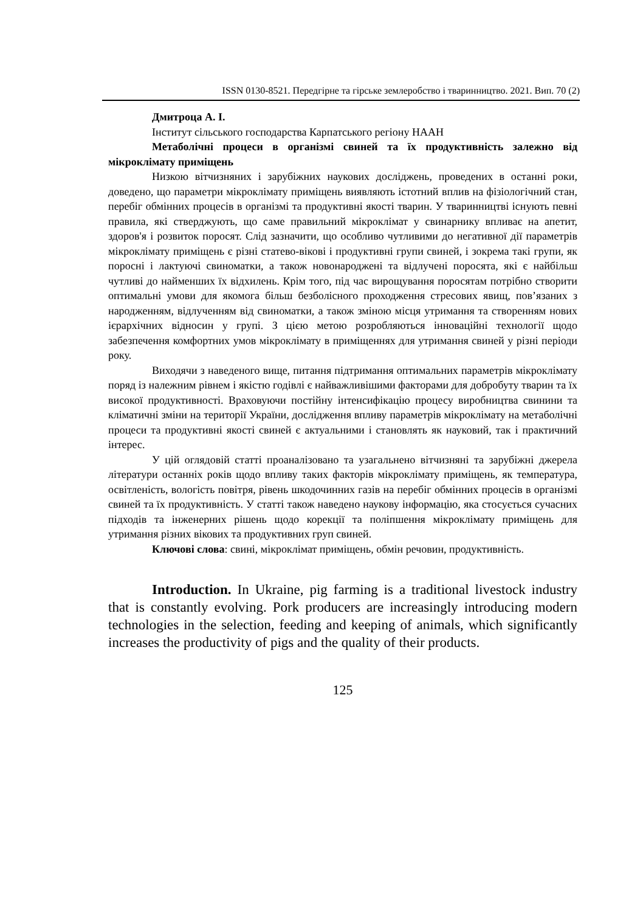ISSN 0130-8521. Передгірне та гірське землеробство і тваринництво. 2021. Вип. 70 (2)
Дмитроца А. І.
Інститут сільського господарства Карпатського регіону НААН
Метаболічні процеси в організмі свиней та їх продуктивність залежно від мікроклімату приміщень
Низкою вітчизняних і зарубіжних наукових досліджень, проведених в останні роки, доведено, що параметри мікроклімату приміщень виявляють істотний вплив на фізіологічний стан, перебіг обмінних процесів в організмі та продуктивні якості тварин. У тваринництві існують певні правила, які стверджують, що саме правильний мікроклімат у свинарнику впливає на апетит, здоров'я і розвиток поросят. Слід зазначити, що особливо чутливими до негативної дії параметрів мікроклімату приміщень є різні статево-вікові і продуктивні групи свиней, і зокрема такі групи, як поросні і лактуючі свиноматки, а також новонароджені та відлучені поросята, які є найбільш чутливі до найменших їх відхилень. Крім того, під час вирощування поросятам потрібно створити оптимальні умови для якомога більш безболісного проходження стресових явищ, пов’язаних з народженням, відлученням від свиноматки, а також зміною місця утримання та створенням нових ієрархічних відносин у групі. З цією метою розробляються інноваційні технології щодо забезпечення комфортних умов мікроклімату в приміщеннях для утримання свиней у різні періоди року.
Виходячи з наведеного вище, питання підтримання оптимальних параметрів мікроклімату поряд із належним рівнем і якістю годівлі є найважливішими факторами для добробуту тварин та їх високої продуктивності. Враховуючи постійну інтенсифікацію процесу виробництва свинини та кліматичні зміни на території України, дослідження впливу параметрів мікроклімату на метаболічні процеси та продуктивні якості свиней є актуальними і становлять як науковий, так і практичний інтерес.
У цій оглядовій статті проаналізовано та узагальнено вітчизняні та зарубіжні джерела літератури останніх років щодо впливу таких факторів мікроклімату приміщень, як температура, освітленість, вологість повітря, рівень шкодочинних газів на перебіг обмінних процесів в організмі свиней та їх продуктивність. У статті також наведено наукову інформацію, яка стосується сучасних підходів та інженерних рішень щодо корекції та поліпшення мікроклімату приміщень для утримання різних вікових та продуктивних груп свиней.
Ключові слова: свині, мікроклімат приміщень, обмін речовин, продуктивність.
Introduction. In Ukraine, pig farming is a traditional livestock industry that is constantly evolving. Pork producers are increasingly introducing modern technologies in the selection, feeding and keeping of animals, which significantly increases the productivity of pigs and the quality of their products.
125